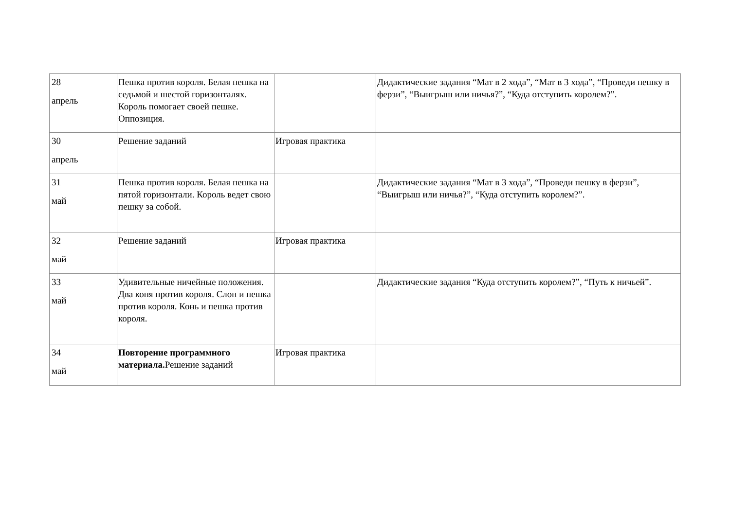| 28 апрель | Пешка против короля. Белая пешка на седьмой и шестой горизонталях. Король помогает своей пешке. Оппозиция. | | Дидактические задания “Мат в 2 хода”, “Мат в 3 хода”, “Проведи пешку в ферзи”, “Выигрыш или ничья?”, “Куда отступить королем?”. |
| 30 апрель | Решение заданий | Игровая практика | |
| 31 май | Пешка против короля. Белая пешка на пятой горизонтали. Король ведет свою пешку за собой. | | Дидактические задания “Мат в 3 хода”, “Проведи пешку в ферзи”, “Выигрыш или ничья?”, “Куда отступить королем?”. |
| 32 май | Решение заданий | Игровая практика | |
| 33 май | Удивительные ничейные положения. Два коня против короля. Слон и пешка против короля. Конь и пешка против короля. | | Дидактические задания “Куда отступить королем?”, “Путь к ничьей”. |
| 34 май | Повторение программного материала. Решение заданий | Игровая практика | |